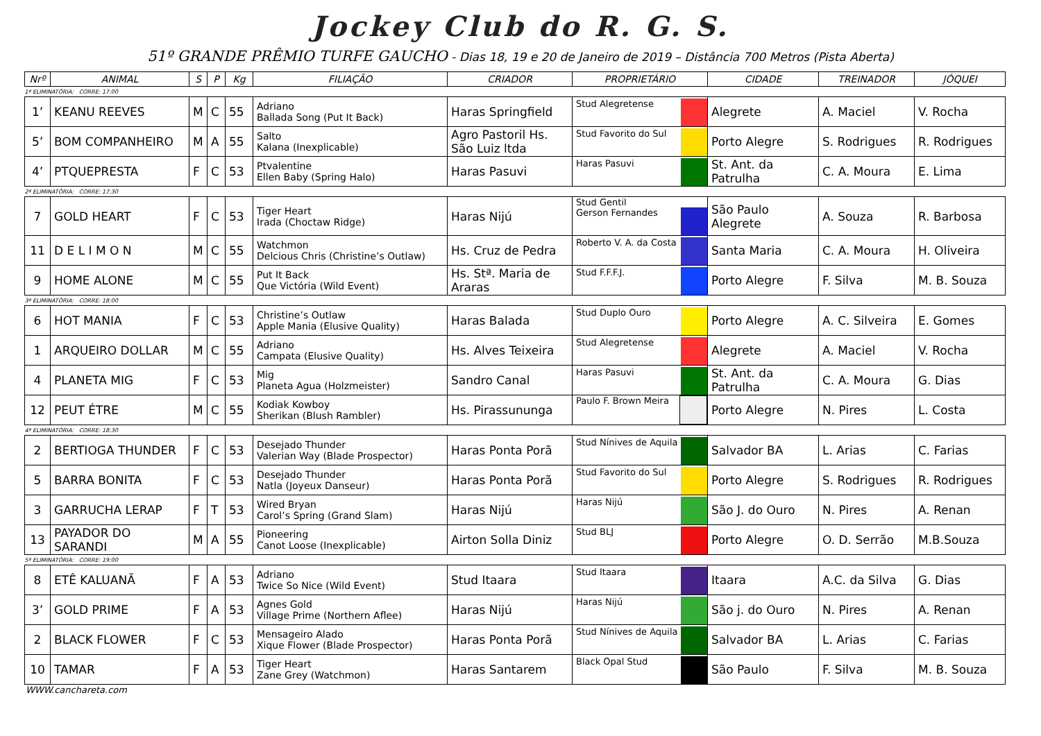Jockey Club do R. G. S.
51º GRANDE PRÊMIO TURFE GAUCHO - Dias 18, 19 e 20 de Janeiro de 2019 – Distância 700 Metros (Pista Aberta)
| Nrº | ANIMAL | S | P | Kg | FILIAÇÃO | CRIADOR | PROPRIETÁRIO | CIDADE | TREINADOR | JÓQUEI |
| --- | --- | --- | --- | --- | --- | --- | --- | --- | --- | --- |
| 1ª ELIMINATÓRIA: CORRE: 17:00 | | | | | | | | | | |
| 1’ | KEANU REEVES | M | C | 55 | Adriano Ballada Song (Put It Back) | Haras Springfield | Stud Alegretense | Alegrete | A. Maciel | V. Rocha |
| 5’ | BOM COMPANHEIRO | M | A | 55 | Salto Kalana (Inexplicable) | Agro Pastoril Hs. São Luiz ltda | Stud Favorito do Sul | Porto Alegre | S. Rodrigues | R. Rodrigues |
| 4’ | PTQUEPRESTA | F | C | 53 | Ptvalentine Ellen Baby (Spring Halo) | Haras Pasuvi | Haras Pasuvi | St. Ant. da Patrulha | C. A. Moura | E. Lima |
| 2ª ELIMINATÓRIA: CORRE: 17:30 | | | | | | | | | | |
| 7 | GOLD HEART | F | C | 53 | Tiger Heart Irada (Choctaw Ridge) | Haras Nijú | Stud Gentil Gerson Fernandes | São Paulo Alegrete | A. Souza | R. Barbosa |
| 11 | D E L I M O N | M | C | 55 | Watchmon Delcious Chris (Christine’s Outlaw) | Hs. Cruz de Pedra | Roberto V. A. da Costa | Santa Maria | C. A. Moura | H. Oliveira |
| 9 | HOME ALONE | M | C | 55 | Put It Back Que Victória (Wild Event) | Hs. Stª. Maria de Araras | Stud F.F.F.J. | Porto Alegre | F. Silva | M. B. Souza |
| 3ª ELIMINATÓRIA: CORRE: 18:00 | | | | | | | | | | |
| 6 | HOT MANIA | F | C | 53 | Christine’s Outlaw Apple Mania (Elusive Quality) | Haras Balada | Stud Duplo Ouro | Porto Alegre | A. C. Silveira | E. Gomes |
| 1 | ARQUEIRO DOLLAR | M | C | 55 | Adriano Campata (Elusive Quality) | Hs. Alves Teixeira | Stud Alegretense | Alegrete | A. Maciel | V. Rocha |
| 4 | PLANETA MIG | F | C | 53 | Mig Planeta Agua (Holzmeister) | Sandro Canal | Haras Pasuvi | St. Ant. da Patrulha | C. A. Moura | G. Dias |
| 12 | PEUT ÉTRE | M | C | 55 | Kodiak Kowboy Sherikan (Blush Rambler) | Hs. Pirassununga | Paulo F. Brown Meira | Porto Alegre | N. Pires | L. Costa |
| 4ª ELIMINATÓRIA: CORRE: 18:30 | | | | | | | | | | |
| 2 | BERTIOGA THUNDER | F | C | 53 | Desejado Thunder Valerian Way (Blade Prospector) | Haras Ponta Porã | Stud Nínives de Aquila | Salvador BA | L. Arias | C. Farias |
| 5 | BARRA BONITA | F | C | 53 | Desejado Thunder Natla (Joyeux Danseur) | Haras Ponta Porã | Stud Favorito do Sul | Porto Alegre | S. Rodrigues | R. Rodrigues |
| 3 | GARRUCHA LERAP | F | T | 53 | Wired Bryan Carol’s Spring (Grand Slam) | Haras Nijú | Haras Nijú | São J. do Ouro | N. Pires | A. Renan |
| 13 | PAYADOR DO SARANDI | M | A | 55 | Pioneering Canot Loose (Inexplicable) | Airton Solla Diniz | Stud BLJ | Porto Alegre | O. D. Serrão | M.B.Souza |
| 5ª ELIMINATÓRIA: CORRE: 19:00 | | | | | | | | | | |
| 8 | ETÊ KALUANÃ | F | A | 53 | Adriano Twice So Nice (Wild Event) | Stud Itaara | Stud Itaara | Itaara | A.C. da Silva | G. Dias |
| 3’ | GOLD PRIME | F | A | 53 | Agnes Gold Village Prime (Northern Aflee) | Haras Nijú | Haras Nijú | São j. do Ouro | N. Pires | A. Renan |
| 2 | BLACK FLOWER | F | C | 53 | Mensageiro Alado Xique Flower (Blade Prospector) | Haras Ponta Porã | Stud Nínives de Aquila | Salvador BA | L. Arias | C. Farias |
| 10 | TAMAR | F | A | 53 | Tiger Heart Zane Grey (Watchmon) | Haras Santarem | Black Opal Stud | São Paulo | F. Silva | M. B. Souza |
WWW.canchareta.com